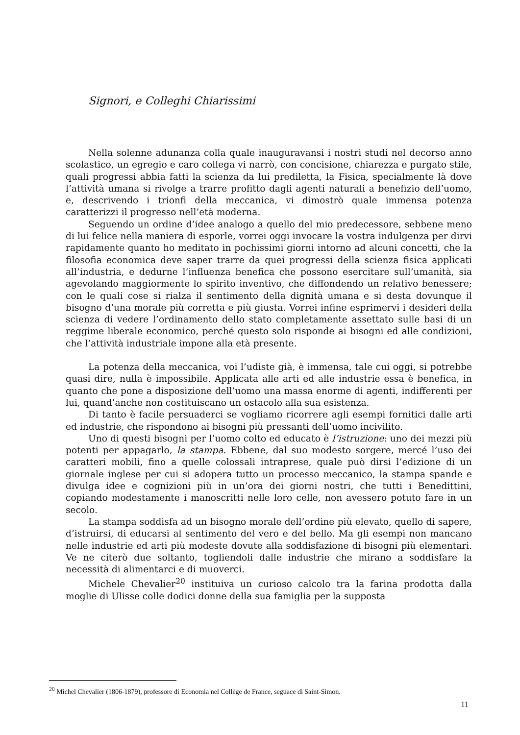Signori, e Colleghi Chiarissimi
Nella solenne adunanza colla quale inauguravansi i nostri studi nel decorso anno scolastico, un egregio e caro collega vi narrò, con concisione, chiarezza e purgato stile, quali progressi abbia fatti la scienza da lui prediletta, la Fisica, specialmente là dove l’attività umana si rivolge a trarre profitto dagli agenti naturali a benefizio dell’uomo, e, descrivendo i trionfi della meccanica, vi dimostrò quale immensa potenza caratterizzi il progresso nell’età moderna.
Seguendo un ordine d’idee analogo a quello del mio predecessore, sebbene meno di lui felice nella maniera di esporle, vorrei oggi invocare la vostra indulgenza per dirvi rapidamente quanto ho meditato in pochissimi giorni intorno ad alcuni concetti, che la filosofia economica deve saper trarre da quei progressi della scienza fisica applicati all’industria, e dedurne l’influenza benefica che possono esercitare sull’umanità, sia agevolando maggiormente lo spirito inventivo, che diffondendo un relativo benessere; con le quali cose si rialza il sentimento della dignità umana e si desta dovunque il bisogno d’una morale più corretta e più giusta. Vorrei infine esprimervi i desideri della scienza di vedere l’ordinamento dello stato completamente assettato sulle basi di un reggime liberale economico, perché questo solo risponde ai bisogni ed alle condizioni, che l’attività industriale impone alla età presente.
La potenza della meccanica, voi l’udiste già, è immensa, tale cui oggi, si potrebbe quasi dire, nulla è impossibile. Applicata alle arti ed alle industrie essa è benefica, in quanto che pone a disposizione dell’uomo una massa enorme di agenti, indifferenti per lui, quand’anche non costituiscano un ostacolo alla sua esistenza.
Di tanto è facile persuaderci se vogliamo ricorrere agli esempi fornitici dalle arti ed industrie, che rispondono ai bisogni più pressanti dell’uomo incivilito.
Uno di questi bisogni per l’uomo colto ed educato è l’istruzione: uno dei mezzi più potenti per appagarlo, la stampa. Ebbene, dal suo modesto sorgere, mercé l’uso dei caratteri mobili, fino a quelle colossali intraprese, quale può dirsi l’edizione di un giornale inglese per cui si adopera tutto un processo meccanico, la stampa spande e divulga idee e cognizioni più in un’ora dei giorni nostri, che tutti i Benedittini, copiando modestamente i manoscritti nelle loro celle, non avessero potuto fare in un secolo.
La stampa soddisfa ad un bisogno morale dell’ordine più elevato, quello di sapere, d’istruirsi, di educarsi al sentimento del vero e del bello. Ma gli esempi non mancano nelle industrie ed arti più modeste dovute alla soddisfazione di bisogni più elementari. Ve ne citerò due soltanto, togliendoli dalle industrie che mirano a soddisfare la necessità di alimentarci e di muoverci.
Michele Chevalier<sup>20</sup> instituiva un curioso calcolo tra la farina prodotta dalla moglie di Ulisse colle dodici donne della sua famiglia per la supposta
<sup>20</sup> Michel Chevalier (1806-1879), professore di Economia nel Collège de France, seguace di Saint-Simon.
11